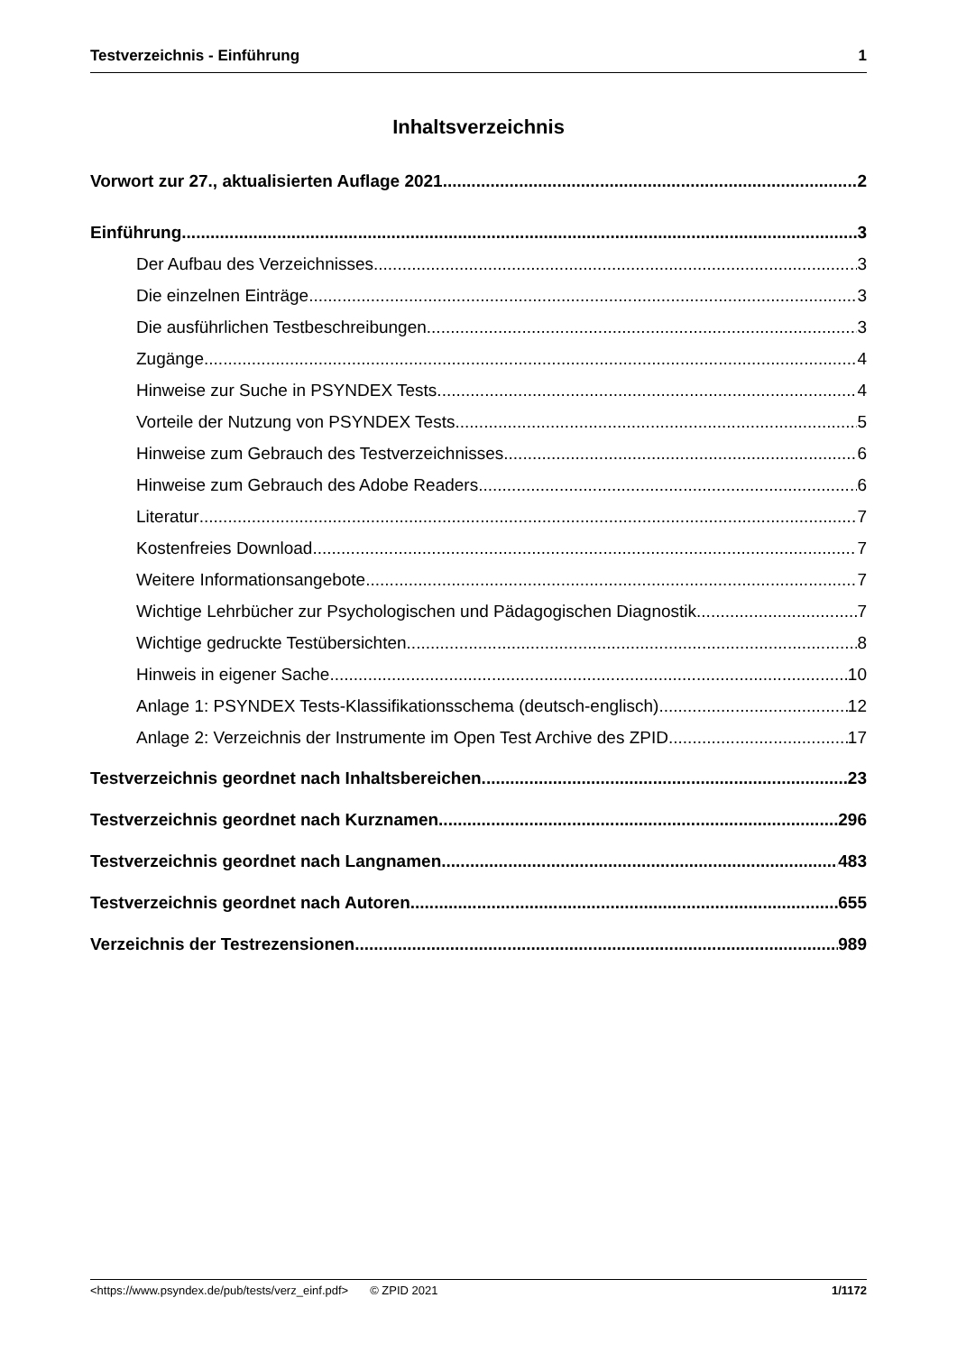Testverzeichnis - Einführung 1
Inhaltsverzeichnis
Vorwort zur 27., aktualisierten Auflage 2021 2
Einführung 3
Der Aufbau des Verzeichnisses 3
Die einzelnen Einträge 3
Die ausführlichen Testbeschreibungen 3
Zugänge 4
Hinweise zur Suche in PSYNDEX Tests 4
Vorteile der Nutzung von PSYNDEX Tests 5
Hinweise zum Gebrauch des Testverzeichnisses 6
Hinweise zum Gebrauch des Adobe Readers 6
Literatur 7
Kostenfreies Download 7
Weitere Informationsangebote 7
Wichtige Lehrbücher zur Psychologischen und Pädagogischen Diagnostik 7
Wichtige gedruckte Testübersichten 8
Hinweis in eigener Sache... 10
Anlage 1: PSYNDEX Tests-Klassifikationsschema (deutsch-englisch) 12
Anlage 2: Verzeichnis der Instrumente im Open Test Archive des ZPID 17
Testverzeichnis geordnet nach Inhaltsbereichen 23
Testverzeichnis geordnet nach Kurznamen 296
Testverzeichnis geordnet nach Langnamen 483
Testverzeichnis geordnet nach Autoren 655
Verzeichnis der Testrezensionen 989
<https://www.psyndex.de/pub/tests/verz_einf.pdf> © ZPID 2021 1/1172